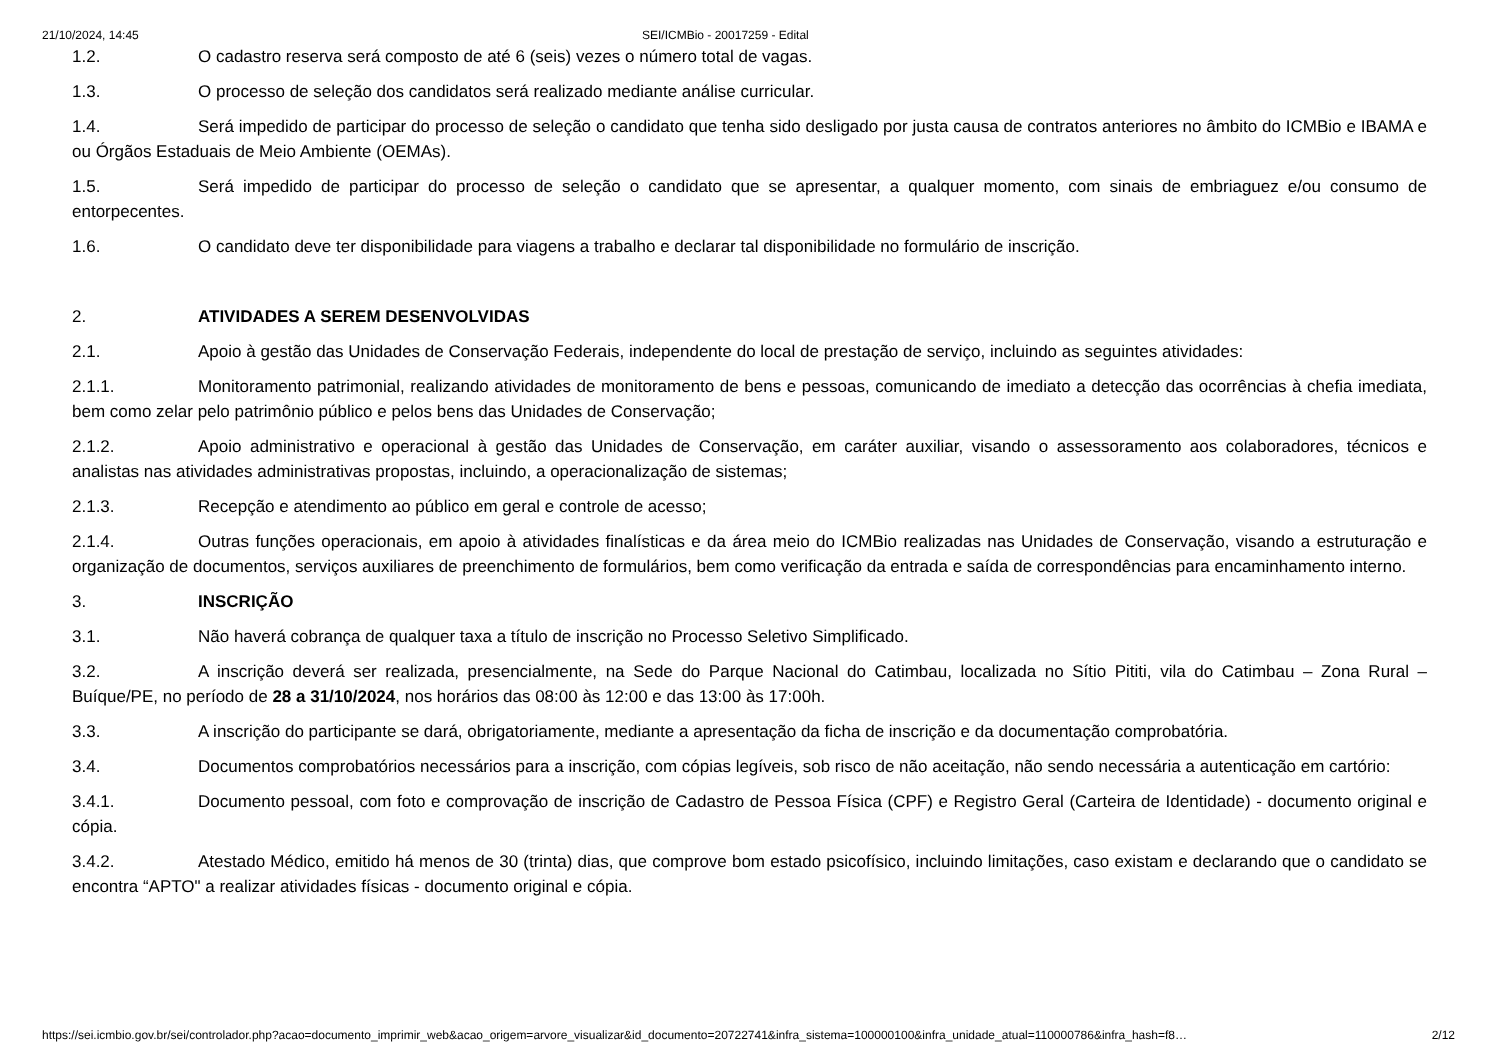21/10/2024, 14:45 SEI/ICMBio - 20017259 - Edital
1.2. O cadastro reserva será composto de até 6 (seis) vezes o número total de vagas.
1.3. O processo de seleção dos candidatos será realizado mediante análise curricular.
1.4. Será impedido de participar do processo de seleção o candidato que tenha sido desligado por justa causa de contratos anteriores no âmbito do ICMBio e IBAMA e ou Órgãos Estaduais de Meio Ambiente (OEMAs).
1.5. Será impedido de participar do processo de seleção o candidato que se apresentar, a qualquer momento, com sinais de embriaguez e/ou consumo de entorpecentes.
1.6. O candidato deve ter disponibilidade para viagens a trabalho e declarar tal disponibilidade no formulário de inscrição.
2. ATIVIDADES A SEREM DESENVOLVIDAS
2.1. Apoio à gestão das Unidades de Conservação Federais, independente do local de prestação de serviço, incluindo as seguintes atividades:
2.1.1. Monitoramento patrimonial, realizando atividades de monitoramento de bens e pessoas, comunicando de imediato a detecção das ocorrências à chefia imediata, bem como zelar pelo patrimônio público e pelos bens das Unidades de Conservação;
2.1.2. Apoio administrativo e operacional à gestão das Unidades de Conservação, em caráter auxiliar, visando o assessoramento aos colaboradores, técnicos e analistas nas atividades administrativas propostas, incluindo, a operacionalização de sistemas;
2.1.3. Recepção e atendimento ao público em geral e controle de acesso;
2.1.4. Outras funções operacionais, em apoio à atividades finalísticas e da área meio do ICMBio realizadas nas Unidades de Conservação, visando a estruturação e organização de documentos, serviços auxiliares de preenchimento de formulários, bem como verificação da entrada e saída de correspondências para encaminhamento interno.
3. INSCRIÇÃO
3.1. Não haverá cobrança de qualquer taxa a título de inscrição no Processo Seletivo Simplificado.
3.2. A inscrição deverá ser realizada, presencialmente, na Sede do Parque Nacional do Catimbau, localizada no Sítio Pititi, vila do Catimbau – Zona Rural – Buíque/PE, no período de 28 a 31/10/2024, nos horários das 08:00 às 12:00 e das 13:00 às 17:00h.
3.3. A inscrição do participante se dará, obrigatoriamente, mediante a apresentação da ficha de inscrição e da documentação comprobatória.
3.4. Documentos comprobatórios necessários para a inscrição, com cópias legíveis, sob risco de não aceitação, não sendo necessária a autenticação em cartório:
3.4.1. Documento pessoal, com foto e comprovação de inscrição de Cadastro de Pessoa Física (CPF) e Registro Geral (Carteira de Identidade) - documento original e cópia.
3.4.2. Atestado Médico, emitido há menos de 30 (trinta) dias, que comprove bom estado psicofísico, incluindo limitações, caso existam e declarando que o candidato se encontra “APTO" a realizar atividades físicas - documento original e cópia.
https://sei.icmbio.gov.br/sei/controlador.php?acao=documento_imprimir_web&acao_origem=arvore_visualizar&id_documento=20722741&infra_sistema=100000100&infra_unidade_atual=110000786&infra_hash=f8… 2/12